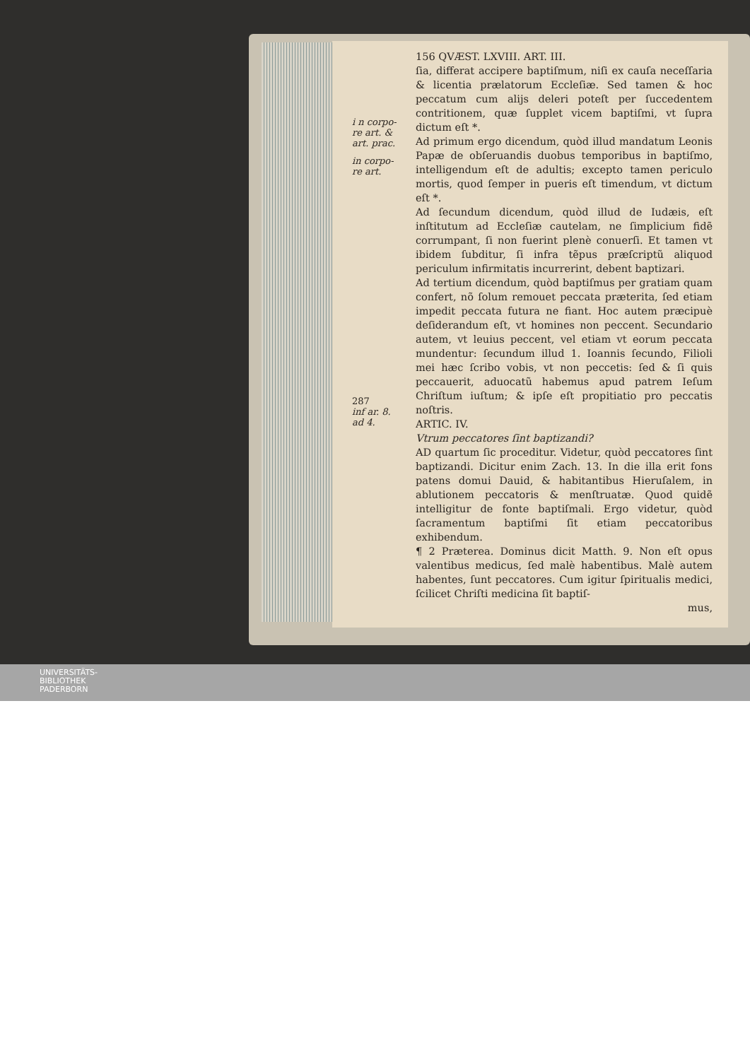i n corpo-
re art. &
art. prac.
in corpo-
re art.
287
inf ar. 8.
ad 4.
156 QVÆST. LXVIII. ART. III.
ſia, differat accipere baptiſmum, niſi ex cauſa neceſſaria & licentia prælatorum Eccleſiæ. Sed tamen & hoc peccatum cum alijs deleri poteſt per ſuccedentem contritionem, quæ ſupplet vicem baptiſmi, vt ſupra dictum eſt *.
Ad primum ergo dicendum, quòd illud mandatum Leonis Papæ de obſeruandis duobus temporibus in baptiſmo, intelligendum eſt de adultis; excepto tamen periculo mortis, quod ſemper in pueris eſt timendum, vt dictum eſt *.
Ad ſecundum dicendum, quòd illud de Iudæis, eſt inſtitutum ad Eccleſiæ cautelam, ne ſimplicium fidẽ corrumpant, ſi non fuerint plenè conuerſi. Et tamen vt ibidem ſubditur, ſi infra tẽpus præſcriptũ aliquod periculum infirmitatis incurrerint, debent baptizari.
Ad tertium dicendum, quòd baptiſmus per gratiam quam confert, nõ ſolum remouet peccata præterita, ſed etiam impedit peccata futura ne fiant. Hoc autem præcipuè deſiderandum eſt, vt homines non peccent. Secundario autem, vt leuius peccent, vel etiam vt eorum peccata mundentur: ſecundum illud 1. Ioannis ſecundo, Filioli mei hæc ſcribo vobis, vt non peccetis: ſed & ſi quis peccauerit, aduocatũ habemus apud patrem Ieſum Chriſtum iuſtum; & ipſe eſt propitiatio pro peccatis noſtris.
ARTIC. IV.
Vtrum peccatores ſint baptizandi?
AD quartum ſic proceditur. Videtur, quòd peccatores ſint baptizandi. Dicitur enim Zach. 13. In die illa erit fons patens domui Dauid, & habitantibus Hieruſalem, in ablutionem peccatoris & menſtruatæ. Quod quidẽ intelligitur de fonte baptiſmali. Ergo videtur, quòd ſacramentum baptiſmi ſit etiam peccatoribus exhibendum.
¶ 2 Præterea. Dominus dicit Matth. 9. Non eſt opus valentibus medicus, ſed malè habentibus. Malè autem habentes, ſunt peccatores. Cum igitur ſpiritualis medici, ſcilicet Chriſti medicina ſit baptiſ-
mus,
UNIVERSITÄTS-
BIBLIOTHEK
PADERBORN